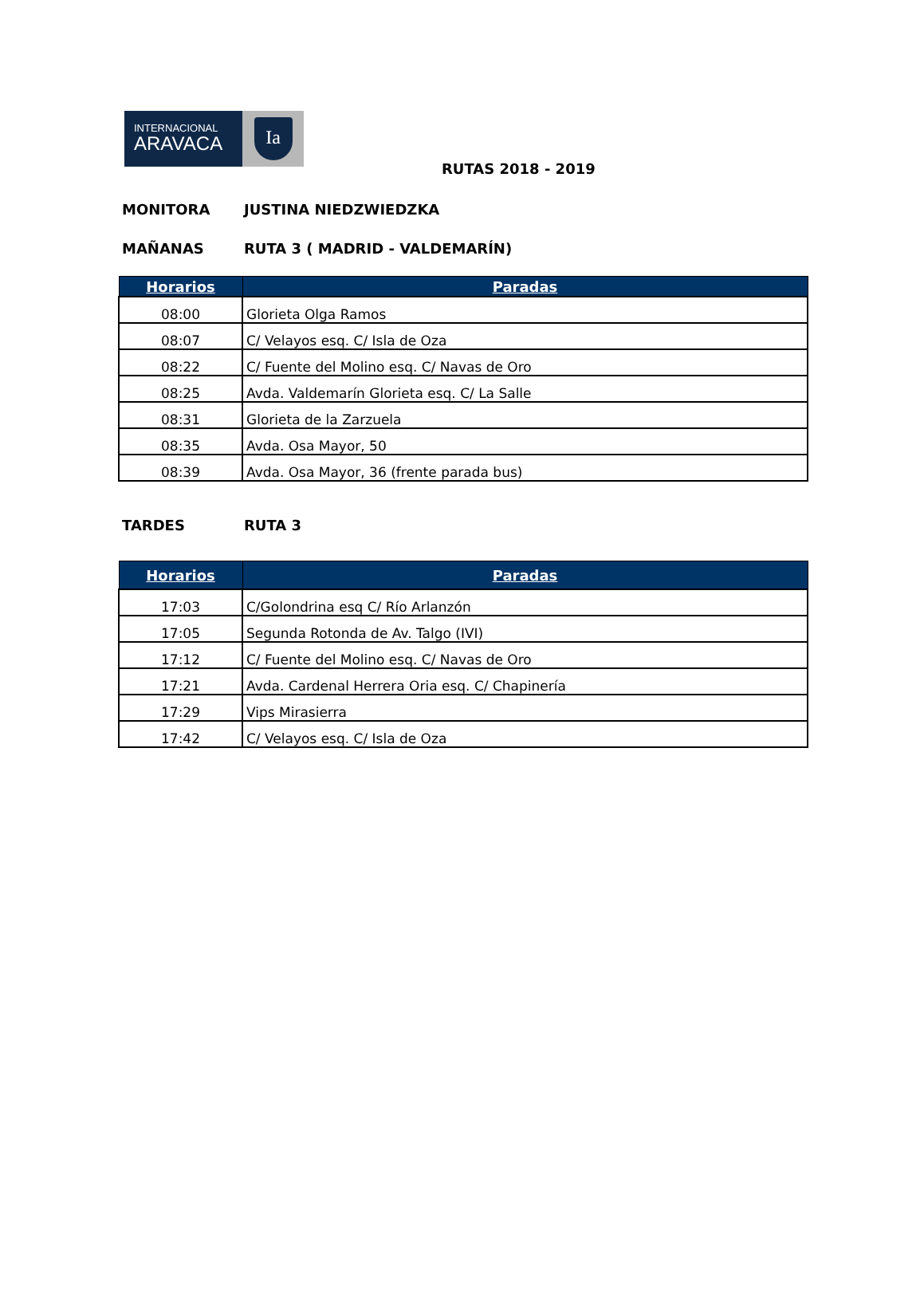INTERNACIONAL
ARAVACA
Ia
RUTAS 2018 - 2019
MONITORA JUSTINA NIEDZWIEDZKA
MAÑANAS RUTA 3 ( MADRID - VALDEMARÍN)
| Horarios | Paradas |
| --- | --- |
| 08:00 | Glorieta Olga Ramos |
| 08:07 | C/ Velayos esq. C/ Isla de Oza |
| 08:22 | C/ Fuente del Molino esq. C/ Navas de Oro |
| 08:25 | Avda. Valdemarín Glorieta esq. C/ La Salle |
| 08:31 | Glorieta de la Zarzuela |
| 08:35 | Avda. Osa Mayor, 50 |
| 08:39 | Avda. Osa Mayor, 36 (frente parada bus) |
TARDES RUTA 3
| Horarios | Paradas |
| --- | --- |
| 17:03 | C/Golondrina esq C/ Río Arlanzón |
| 17:05 | Segunda Rotonda de Av. Talgo (IVI) |
| 17:12 | C/ Fuente del Molino esq. C/ Navas de Oro |
| 17:21 | Avda. Cardenal Herrera Oria esq. C/ Chapinería |
| 17:29 | Vips Mirasierra |
| 17:42 | C/ Velayos esq. C/ Isla de Oza |